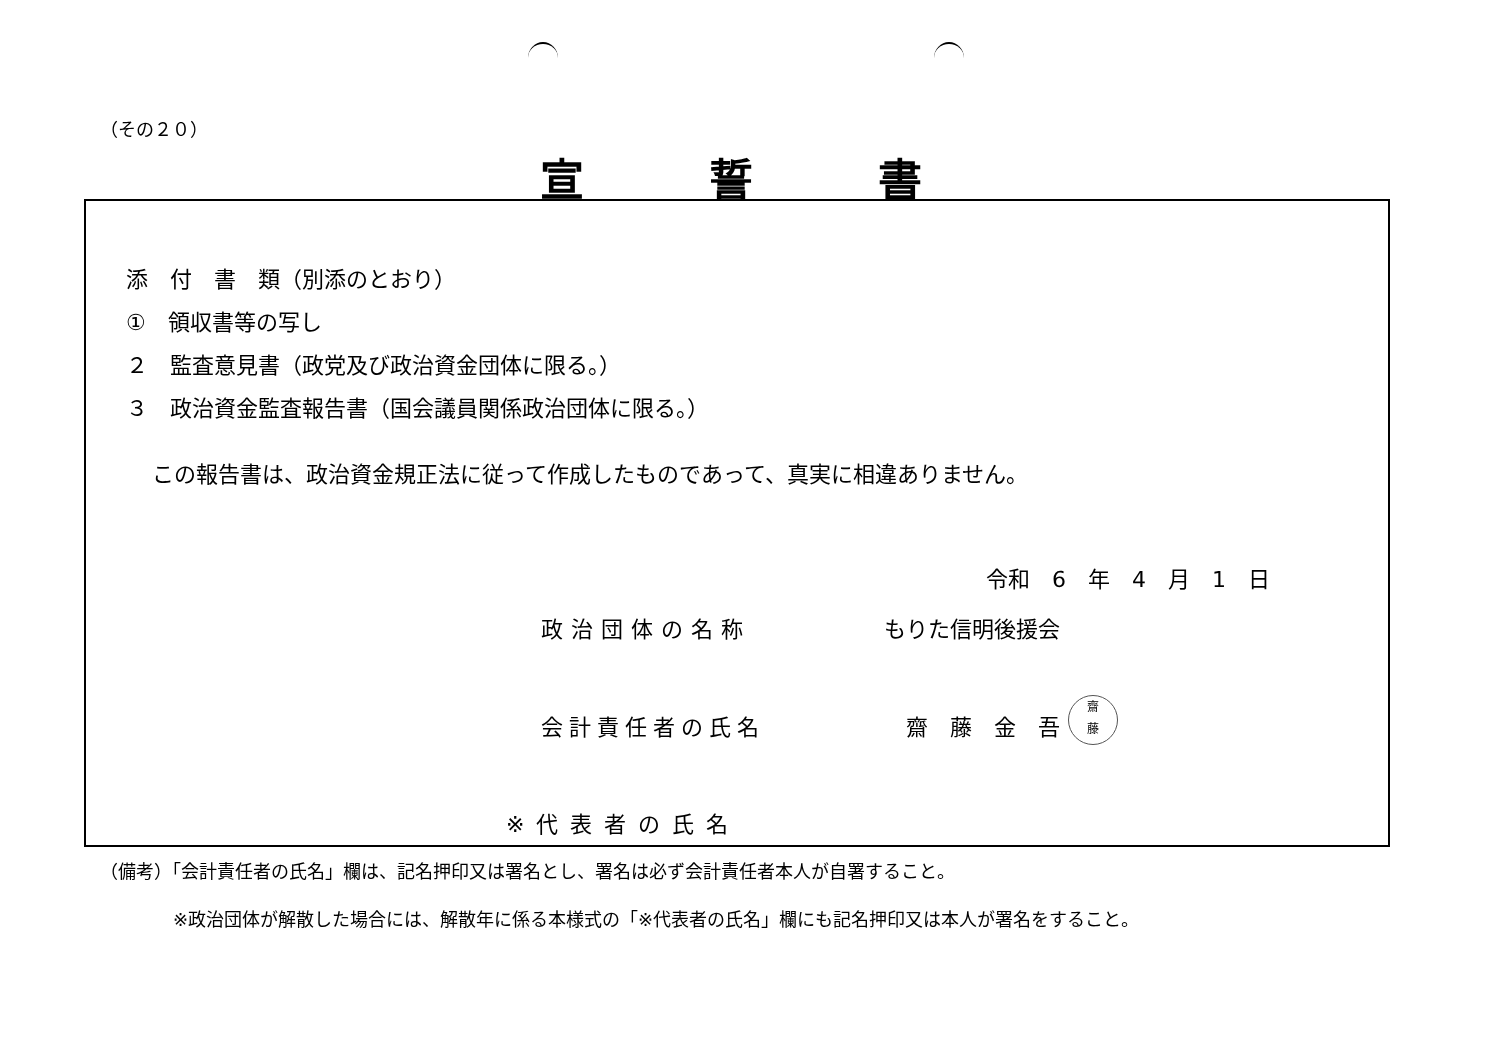（その２０）
宣誓書
添　付　書　類（別添のとおり）
①　領収書等の写し
２　監査意見書（政党及び政治資金団体に限る。）
３　政治資金監査報告書（国会議員関係政治団体に限る。）
この報告書は、政治資金規正法に従って作成したものであって、真実に相違ありません。
令和　6　年　4　月　1　日
政治団体の名称 もりた信明後援会
会計責任者の氏名 齋　藤　金　吾
※代表者の氏名
齋
藤
（備考）「会計責任者の氏名」欄は、記名押印又は署名とし、署名は必ず会計責任者本人が自署すること。
※政治団体が解散した場合には、解散年に係る本様式の「※代表者の氏名」欄にも記名押印又は本人が署名をすること。